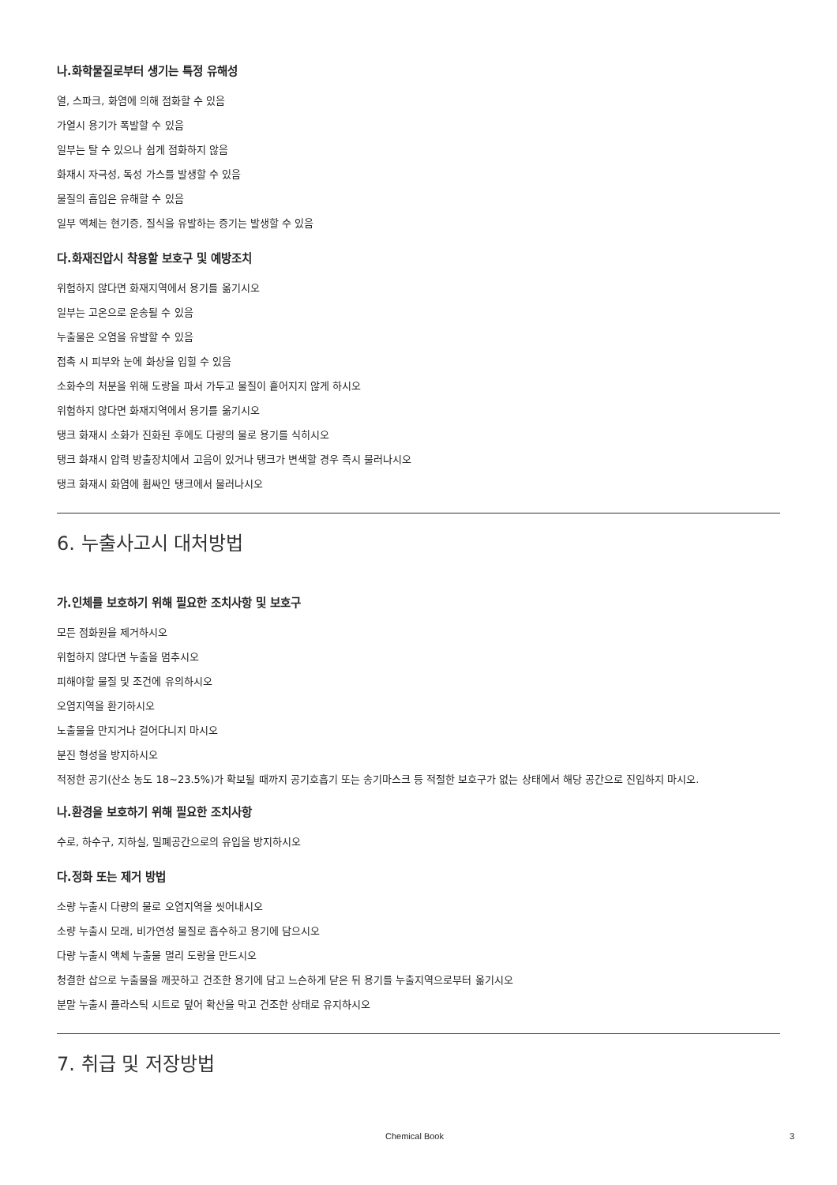나.화학물질로부터 생기는 특정 유해성
열, 스파크, 화염에 의해 점화할 수 있음
가열시 용기가 폭발할 수 있음
일부는 탈 수 있으나 쉽게 점화하지 않음
화재시 자극성, 독성 가스를 발생할 수 있음
물질의 흡입은 유해할 수 있음
일부 액체는 현기증, 질식을 유발하는 증기는 발생할 수 있음
다.화재진압시 착용할 보호구 및 예방조치
위험하지 않다면 화재지역에서 용기를 옮기시오
일부는 고온으로 운송될 수 있음
누출물은 오염을 유발할 수 있음
접촉 시 피부와 눈에 화상을 입힐 수 있음
소화수의 처분을 위해 도랑을 파서 가두고 물질이 흩어지지 않게 하시오
위험하지 않다면 화재지역에서 용기를 옮기시오
탱크 화재시 소화가 진화된 후에도 다량의 물로 용기를 식히시오
탱크 화재시 압력 방출장치에서 고음이 있거나 탱크가 변색할 경우 즉시 물러나시오
탱크 화재시 화염에 휩싸인 탱크에서 물러나시오
6. 누출사고시 대처방법
가.인체를 보호하기 위해 필요한 조치사항 및 보호구
모든 점화원을 제거하시오
위험하지 않다면 누출을 멈추시오
피해야할 물질 및 조건에 유의하시오
오염지역을 환기하시오
노출물을 만지거나 걸어다니지 마시오
분진 형성을 방지하시오
적정한 공기(산소 농도 18~23.5%)가 확보될 때까지 공기호흡기 또는 송기마스크 등 적절한 보호구가 없는 상태에서 해당 공간으로 진입하지 마시오.
나.환경을 보호하기 위해 필요한 조치사항
수로, 하수구, 지하실, 밀폐공간으로의 유입을 방지하시오
다.정화 또는 제거 방법
소량 누출시 다량의 물로 오염지역을 씻어내시오
소량 누출시 모래, 비가연성 물질로 흡수하고 용기에 담으시오
다량 누출시 액체 누출물 멀리 도랑을 만드시오
청결한 삽으로 누출물을 깨끗하고 건조한 용기에 담고 느슨하게 닫은 뒤 용기를 누출지역으로부터 옮기시오
분말 누출시 플라스틱 시트로 덮어 확산을 막고 건조한 상태로 유지하시오
7. 취급 및 저장방법
Chemical Book 3